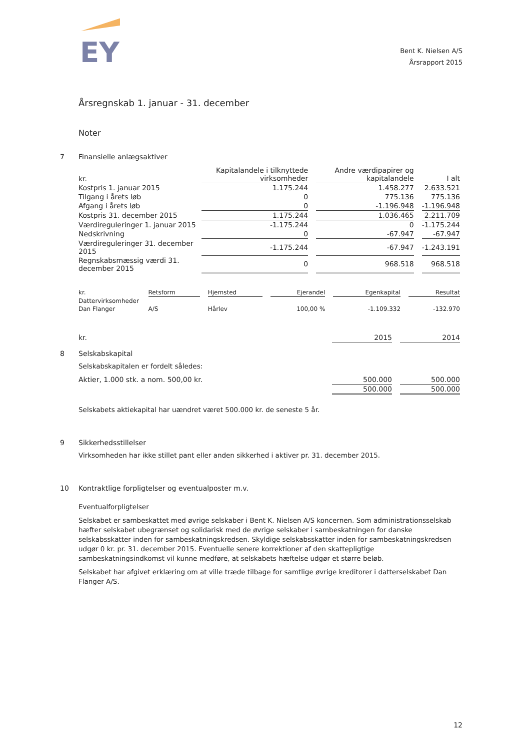EY
Bent K. Nielsen A/S
Årsrapport 2015
Årsregnskab 1. januar - 31. december
Noter
7 Finansielle anlægsaktiver
| kr. | Kapitalandele i tilknyttede virksomheder | | Andre værdipapirer og kapitalandele | | I alt |
| --- | --- | --- | --- | --- | --- |
| Kostpris 1. januar 2015 | 1.175.244 | | 1.458.277 | | 2.633.521 |
| Tilgang i årets løb | 0 | | 775.136 | | 775.136 |
| Afgang i årets løb | 0 | | -1.196.948 | | -1.196.948 |
| Kostpris 31. december 2015 | 1.175.244 | | 1.036.465 | | 2.211.709 |
| Værdireguleringer 1. januar 2015 | -1.175.244 | | 0 | | -1.175.244 |
| Nedskrivning | 0 | | -67.947 | | -67.947 |
| Værdireguleringer 31. december 2015 | -1.175.244 | | -67.947 | | -1.243.191 |
| Regnskabsmæssig værdi 31. december 2015 | 0 | | 968.518 | | 968.518 |
| kr. | Retsform | | Hjemsted | | Ejerandel | | Egenkapital | | Resultat |
| --- | --- | --- | --- | --- | --- | --- | --- | --- | --- |
| Dattervirksomheder | | | | | | | | | |
| Dan Flanger | A/S | | Hårlev | | 100,00 % | | -1.109.332 | | -132.970 |
| kr. | 2015 | | 2014 |
8 Selskabskapital
Selskabskapitalen er fordelt således:
| Aktier, 1.000 stk. a nom. 500,00 kr. | 500.000 | | 500.000 |
| | 500.000 | | 500.000 |
Selskabets aktiekapital har uændret været 500.000 kr. de seneste 5 år.
9 Sikkerhedsstillelser
Virksomheden har ikke stillet pant eller anden sikkerhed i aktiver pr. 31. december 2015.
10 Kontraktlige forpligtelser og eventualposter m.v.
Eventualforpligtelser
Selskabet er sambeskattet med øvrige selskaber i Bent K. Nielsen A/S koncernen. Som administrationsselskab hæfter selskabet ubegrænset og solidarisk med de øvrige selskaber i sambeskatningen for danske selskabsskatter inden for sambeskatningskredsen. Skyldige selskabsskatter inden for sambeskatningskredsen udgør 0 kr. pr. 31. december 2015. Eventuelle senere korrektioner af den skattepligtige sambeskatningsindkomst vil kunne medføre, at selskabets hæftelse udgør et større beløb.
Selskabet har afgivet erklæring om at ville træde tilbage for samtlige øvrige kreditorer i datterselskabet Dan Flanger A/S.
12